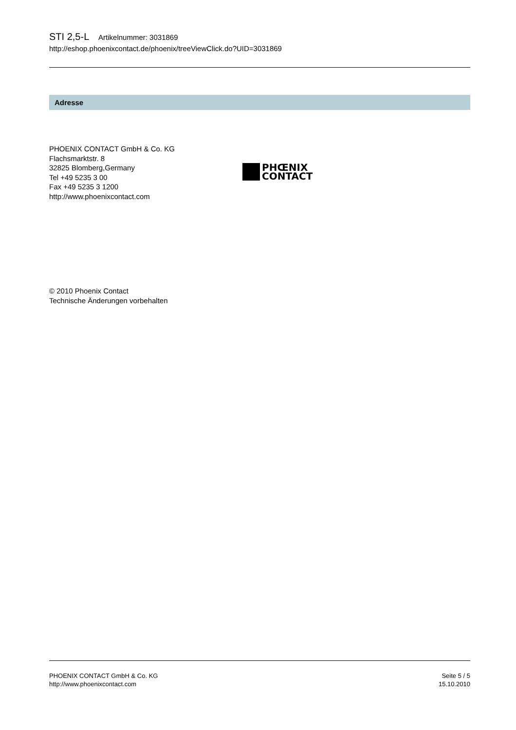STI 2,5-L Artikelnummer: 3031869
http://eshop.phoenixcontact.de/phoenix/treeViewClick.do?UID=3031869
Adresse
PHOENIX CONTACT GmbH & Co. KG
Flachsmarktstr. 8
32825 Blomberg,Germany
Tel +49 5235 3 00
Fax +49 5235 3 1200
http://www.phoenixcontact.com
PHŒNIX
CONTACT
© 2010 Phoenix Contact
Technische Änderungen vorbehalten
PHOENIX CONTACT GmbH & Co. KG
http://www.phoenixcontact.com
Seite 5 / 5
15.10.2010